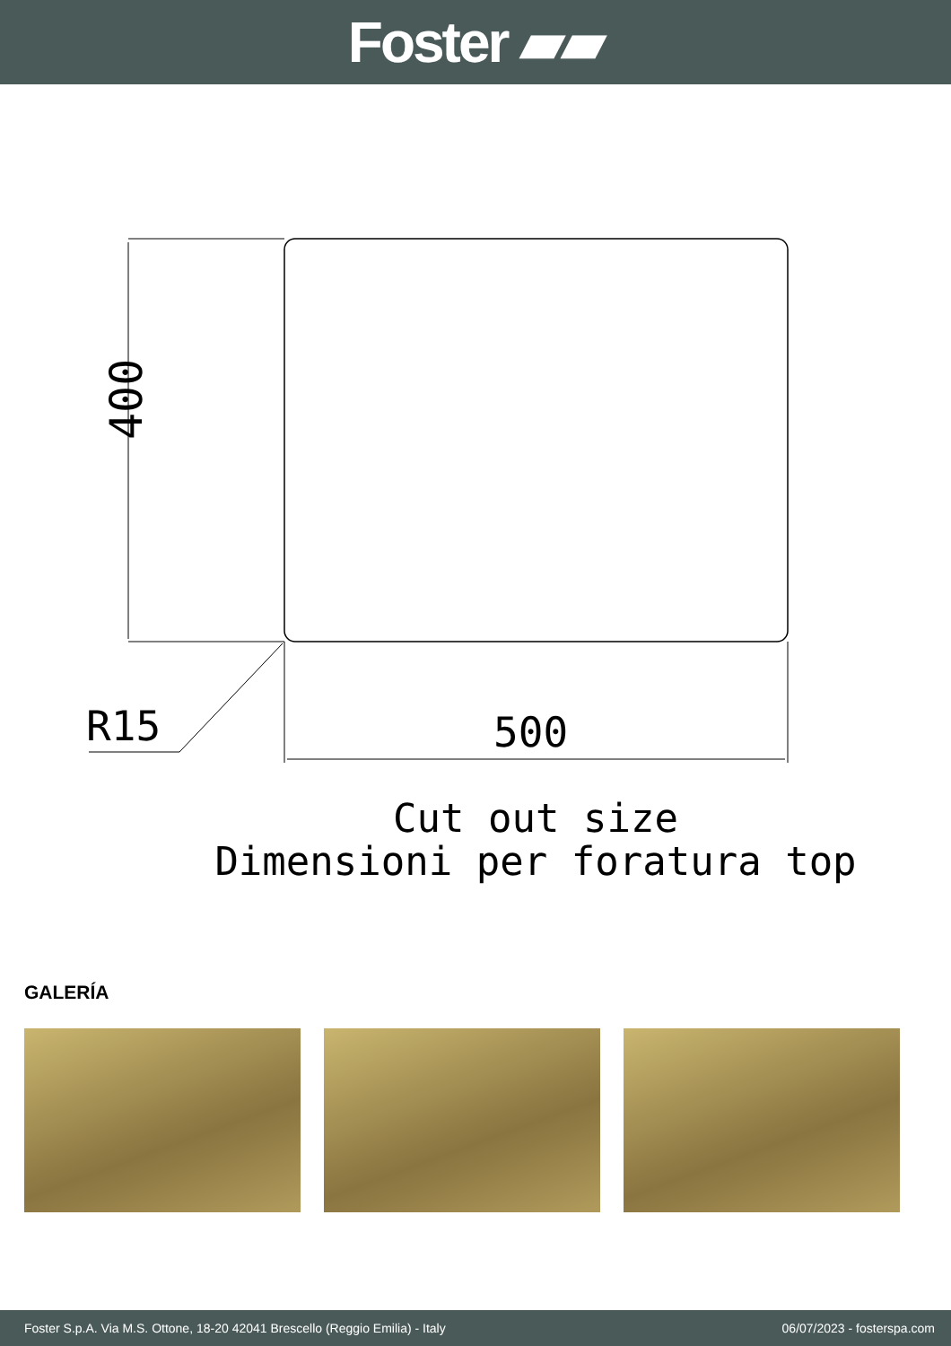Foster ▰▰
400
R15
500
Cut out size
Dimensioni per foratura top
GALERÍA
Foster S.p.A. Via M.S. Ottone, 18-20 42041 Brescello (Reggio Emilia) - Italy 06/07/2023 - fosterspa.com